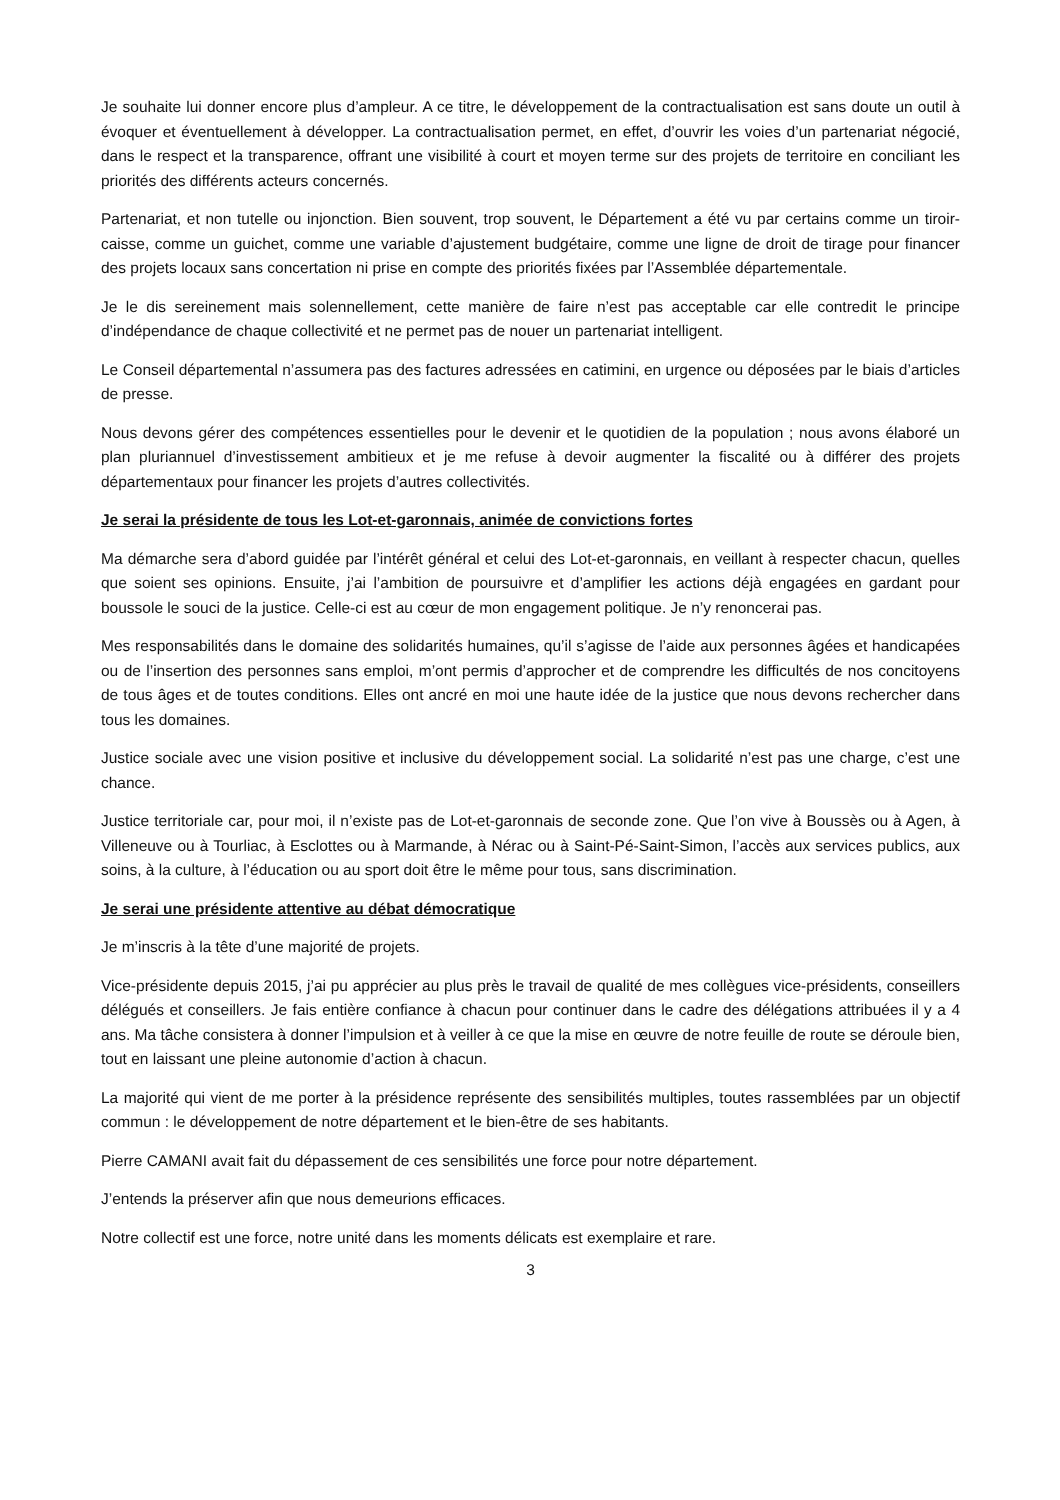Je souhaite lui donner encore plus d’ampleur. A ce titre, le développement de la contractualisation est sans doute un outil à évoquer et éventuellement à développer. La contractualisation permet, en effet, d’ouvrir les voies d’un partenariat négocié, dans le respect et la transparence, offrant une visibilité à court et moyen terme sur des projets de territoire en conciliant les priorités des différents acteurs concernés.
Partenariat, et non tutelle ou injonction. Bien souvent, trop souvent, le Département a été vu par certains comme un tiroir-caisse, comme un guichet, comme une variable d’ajustement budgétaire, comme une ligne de droit de tirage pour financer des projets locaux sans concertation ni prise en compte des priorités fixées par l’Assemblée départementale.
Je le dis sereinement mais solennellement, cette manière de faire n’est pas acceptable car elle contredit le principe d’indépendance de chaque collectivité et ne permet pas de nouer un partenariat intelligent.
Le Conseil départemental n’assumera pas des factures adressées en catimini, en urgence ou déposées par le biais d’articles de presse.
Nous devons gérer des compétences essentielles pour le devenir et le quotidien de la population ; nous avons élaboré un plan pluriannuel d’investissement ambitieux et je me refuse à devoir augmenter la fiscalité ou à différer des projets départementaux pour financer les projets d’autres collectivités.
Je serai la présidente de tous les Lot-et-garonnais, animée de convictions fortes
Ma démarche sera d’abord guidée par l’intérêt général et celui des Lot-et-garonnais, en veillant à respecter chacun, quelles que soient ses opinions. Ensuite, j’ai l’ambition de poursuivre et d’amplifier les actions déjà engagées en gardant pour boussole le souci de la justice. Celle-ci est au cœur de mon engagement politique. Je n’y renoncerai pas.
Mes responsabilités dans le domaine des solidarités humaines, qu’il s’agisse de l’aide aux personnes âgées et handicapées ou de l’insertion des personnes sans emploi, m’ont permis d’approcher et de comprendre les difficultés de nos concitoyens de tous âges et de toutes conditions. Elles ont ancré en moi une haute idée de la justice que nous devons rechercher dans tous les domaines.
Justice sociale avec une vision positive et inclusive du développement social. La solidarité n’est pas une charge, c’est une chance.
Justice territoriale car, pour moi, il n’existe pas de Lot-et-garonnais de seconde zone. Que l’on vive à Boussès ou à Agen, à Villeneuve ou à Tourliac, à Esclottes ou à Marmande, à Nérac ou à Saint-Pé-Saint-Simon, l’accès aux services publics, aux soins, à la culture, à l’éducation ou au sport doit être le même pour tous, sans discrimination.
Je serai une présidente attentive au débat démocratique
Je m’inscris à la tête d’une majorité de projets.
Vice-présidente depuis 2015, j’ai pu apprécier au plus près le travail de qualité de mes collègues vice-présidents, conseillers délégués et conseillers. Je fais entière confiance à chacun pour continuer dans le cadre des délégations attribuées il y a 4 ans. Ma tâche consistera à donner l’impulsion et à veiller à ce que la mise en œuvre de notre feuille de route se déroule bien, tout en laissant une pleine autonomie d’action à chacun.
La majorité qui vient de me porter à la présidence représente des sensibilités multiples, toutes rassemblées par un objectif commun : le développement de notre département et le bien-être de ses habitants.
Pierre CAMANI avait fait du dépassement de ces sensibilités une force pour notre département.
J’entends la préserver afin que nous demeurions efficaces.
Notre collectif est une force, notre unité dans les moments délicats est exemplaire et rare.
3